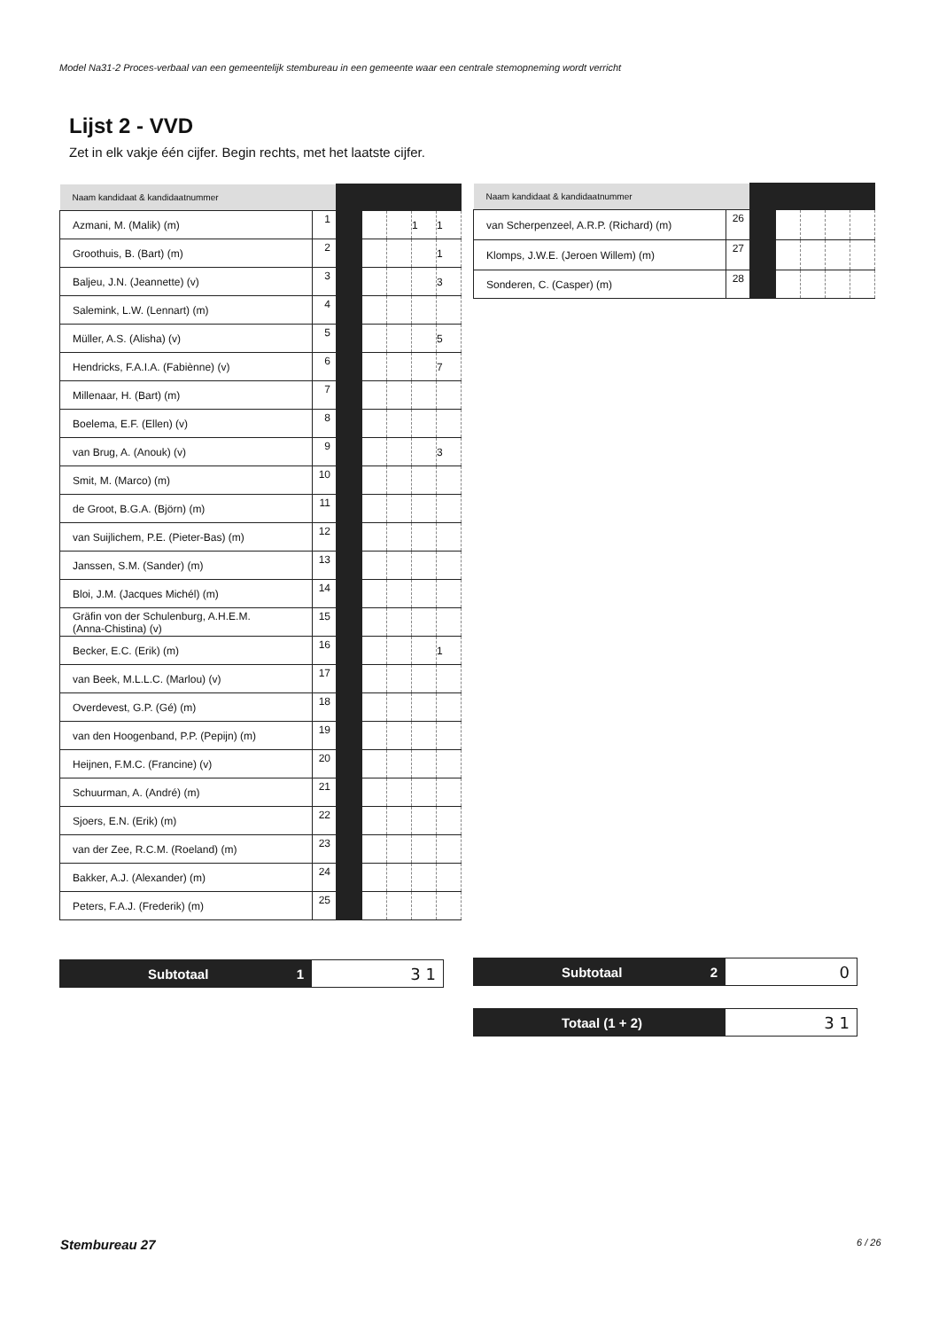Model Na31-2 Proces-verbaal van een gemeentelijk stembureau in een gemeente waar een centrale stemopneming wordt verricht
Lijst 2 - VVD
Zet in elk vakje één cijfer. Begin rechts, met het laatste cijfer.
| Naam kandidaat & kandidaatnummer | | | | | | |
| Azmani, M. (Malik) (m) | 1 | | | | 1 | 1 |
| Groothuis, B. (Bart) (m) | 2 | | | | | 1 |
| Baljeu, J.N. (Jeannette) (v) | 3 | | | | | 3 |
| Salemink, L.W. (Lennart) (m) | 4 | | | | | |
| Müller, A.S. (Alisha) (v) | 5 | | | | | 5 |
| Hendricks, F.A.I.A. (Fabiènne) (v) | 6 | | | | | 7 |
| Millenaar, H. (Bart) (m) | 7 | | | | | |
| Boelema, E.F. (Ellen) (v) | 8 | | | | | |
| van Brug, A. (Anouk) (v) | 9 | | | | | 3 |
| Smit, M. (Marco) (m) | 10 | | | | | |
| de Groot, B.G.A. (Björn) (m) | 11 | | | | | |
| van Suijlichem, P.E. (Pieter-Bas) (m) | 12 | | | | | |
| Janssen, S.M. (Sander) (m) | 13 | | | | | |
| Bloi, J.M. (Jacques Michél) (m) | 14 | | | | | |
| Gräfin von der Schulenburg, A.H.E.M. (Anna-Chistina) (v) | 15 | | | | | |
| Becker, E.C. (Erik) (m) | 16 | | | | | 1 |
| van Beek, M.L.L.C. (Marlou) (v) | 17 | | | | | |
| Overdevest, G.P. (Gé) (m) | 18 | | | | | |
| van den Hoogenband, P.P. (Pepijn) (m) | 19 | | | | | |
| Heijnen, F.M.C. (Francine) (v) | 20 | | | | | |
| Schuurman, A. (André) (m) | 21 | | | | | |
| Sjoers, E.N. (Erik) (m) | 22 | | | | | |
| van der Zee, R.C.M. (Roeland) (m) | 23 | | | | | |
| Bakker, A.J. (Alexander) (m) | 24 | | | | | |
| Peters, F.A.J. (Frederik) (m) | 25 | | | | | |
| Naam kandidaat & kandidaatnummer | | | | | | |
| van Scherpenzeel, A.R.P. (Richard) (m) | 26 | | | | | |
| Klomps, J.W.E. (Jeroen Willem) (m) | 27 | | | | | |
| Sonderen, C. (Casper) (m) | 28 | | | | | |
Subtotaal 1
3 1
Subtotaal 2
0
Totaal (1 + 2)
3 1
Stembureau 27 6 / 26